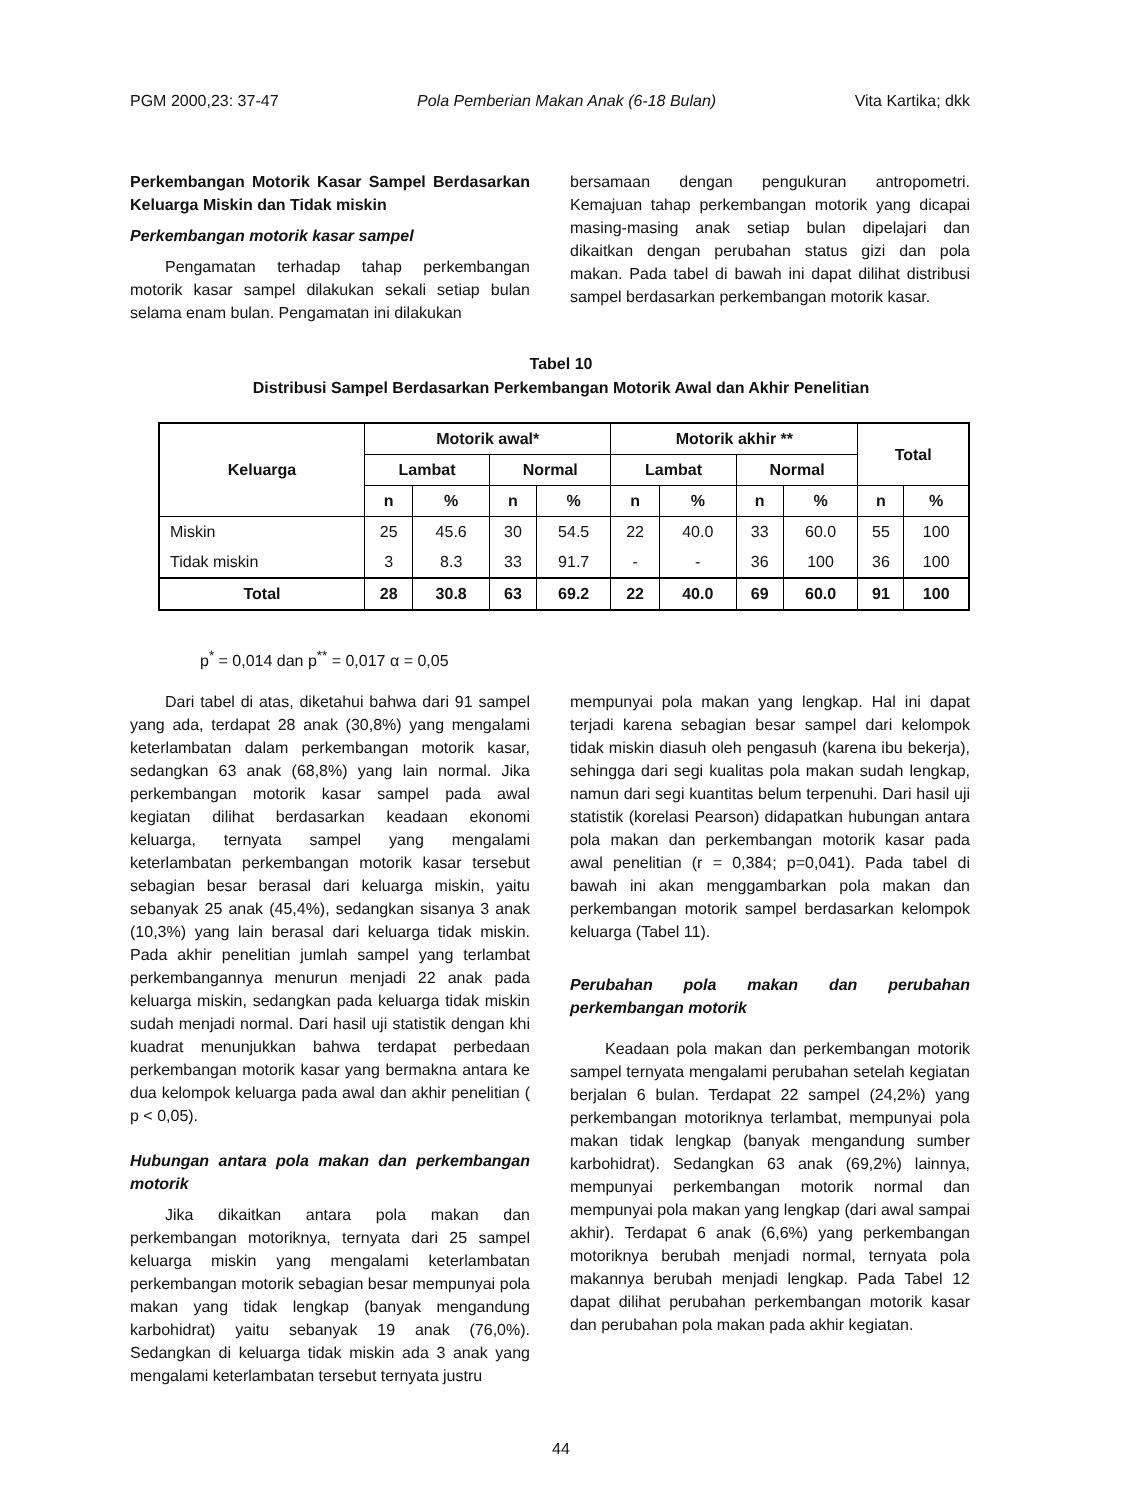PGM 2000,23: 37-47 Pola Pemberian Makan Anak (6-18 Bulan) Vita Kartika; dkk
Perkembangan Motorik Kasar Sampel Berdasarkan Keluarga Miskin dan Tidak miskin
Perkembangan motorik kasar sampel
Pengamatan terhadap tahap perkembangan motorik kasar sampel dilakukan sekali setiap bulan selama enam bulan. Pengamatan ini dilakukan
bersamaan dengan pengukuran antropometri. Kemajuan tahap perkembangan motorik yang dicapai masing-masing anak setiap bulan dipelajari dan dikaitkan dengan perubahan status gizi dan pola makan. Pada tabel di bawah ini dapat dilihat distribusi sampel berdasarkan perkembangan motorik kasar.
Tabel 10
Distribusi Sampel Berdasarkan Perkembangan Motorik Awal dan Akhir Penelitian
| Keluarga | Motorik awal* | | | | Motorik akhir ** | | | | Total | |
| --- | --- | --- | --- | --- | --- | --- | --- | --- | --- | --- |
| | Lambat | | Normal | | Lambat | | Normal | | | |
| | n | % | n | % | n | % | n | % | n | % |
| Miskin | 25 | 45.6 | 30 | 54.5 | 22 | 40.0 | 33 | 60.0 | 55 | 100 |
| Tidak miskin | 3 | 8.3 | 33 | 91.7 | - | - | 36 | 100 | 36 | 100 |
| Total | 28 | 30.8 | 63 | 69.2 | 22 | 40.0 | 69 | 60.0 | 91 | 100 |
p<sup>*</sup> = 0,014 dan p<sup>**</sup> = 0,017 α = 0,05
Dari tabel di atas, diketahui bahwa dari 91 sampel yang ada, terdapat 28 anak (30,8%) yang mengalami keterlambatan dalam perkembangan motorik kasar, sedangkan 63 anak (68,8%) yang lain normal. Jika perkembangan motorik kasar sampel pada awal kegiatan dilihat berdasarkan keadaan ekonomi keluarga, ternyata sampel yang mengalami keterlambatan perkembangan motorik kasar tersebut sebagian besar berasal dari keluarga miskin, yaitu sebanyak 25 anak (45,4%), sedangkan sisanya 3 anak (10,3%) yang lain berasal dari keluarga tidak miskin. Pada akhir penelitian jumlah sampel yang terlambat perkembangannya menurun menjadi 22 anak pada keluarga miskin, sedangkan pada keluarga tidak miskin sudah menjadi normal. Dari hasil uji statistik dengan khi kuadrat menunjukkan bahwa terdapat perbedaan perkembangan motorik kasar yang bermakna antara ke dua kelompok keluarga pada awal dan akhir penelitian ( p < 0,05).
Hubungan antara pola makan dan perkembangan motorik
Jika dikaitkan antara pola makan dan perkembangan motoriknya, ternyata dari 25 sampel keluarga miskin yang mengalami keterlambatan perkembangan motorik sebagian besar mempunyai pola makan yang tidak lengkap (banyak mengandung karbohidrat) yaitu sebanyak 19 anak (76,0%). Sedangkan di keluarga tidak miskin ada 3 anak yang mengalami keterlambatan tersebut ternyata justru
mempunyai pola makan yang lengkap. Hal ini dapat terjadi karena sebagian besar sampel dari kelompok tidak miskin diasuh oleh pengasuh (karena ibu bekerja), sehingga dari segi kualitas pola makan sudah lengkap, namun dari segi kuantitas belum terpenuhi. Dari hasil uji statistik (korelasi Pearson) didapatkan hubungan antara pola makan dan perkembangan motorik kasar pada awal penelitian (r = 0,384; p=0,041). Pada tabel di bawah ini akan menggambarkan pola makan dan perkembangan motorik sampel berdasarkan kelompok keluarga (Tabel 11).
Perubahan pola makan dan perubahan perkembangan motorik
Keadaan pola makan dan perkembangan motorik sampel ternyata mengalami perubahan setelah kegiatan berjalan 6 bulan. Terdapat 22 sampel (24,2%) yang perkembangan motoriknya terlambat, mempunyai pola makan tidak lengkap (banyak mengandung sumber karbohidrat). Sedangkan 63 anak (69,2%) lainnya, mempunyai perkembangan motorik normal dan mempunyai pola makan yang lengkap (dari awal sampai akhir). Terdapat 6 anak (6,6%) yang perkembangan motoriknya berubah menjadi normal, ternyata pola makannya berubah menjadi lengkap. Pada Tabel 12 dapat dilihat perubahan perkembangan motorik kasar dan perubahan pola makan pada akhir kegiatan.
44